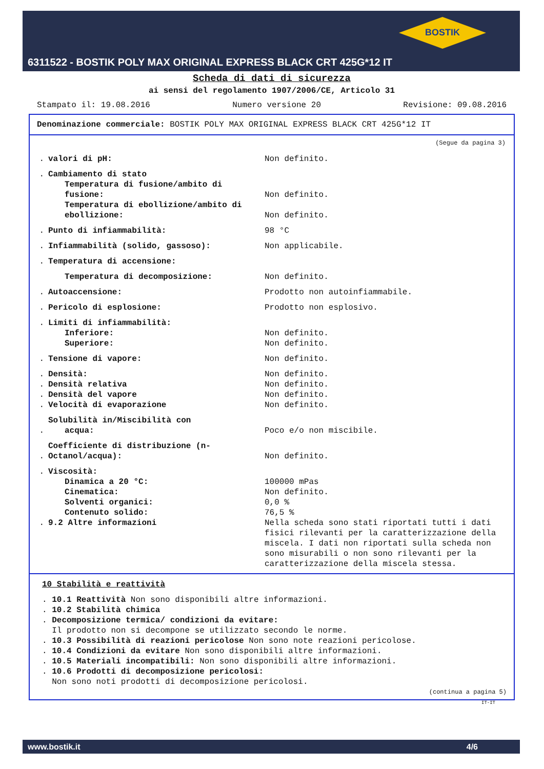BOSTIK
6311522 - BOSTIK POLY MAX ORIGINAL EXPRESS BLACK CRT 425G*12 IT
Scheda di dati di sicurezza
ai sensi del regolamento 1907/2006/CE, Articolo 31
Stampato il: 19.08.2016 Numero versione 20 Revisione: 09.08.2016
Denominazione commerciale: BOSTIK POLY MAX ORIGINAL EXPRESS BLACK CRT 425G*12 IT
(Segue da pagina 3)
| . | valori di pH: | Non definito. |
| . | Cambiamento di stato | |
| | Temperatura di fusione/ambito di fusione: | Non definito. |
| | Temperatura di ebollizione/ambito di ebollizione: | Non definito. |
| . | Punto di infiammabilità: | 98 °C |
| . | Infiammabilità (solido, gassoso): | Non applicabile. |
| . | Temperatura di accensione: | |
| | Temperatura di decomposizione: | Non definito. |
| . | Autoaccensione: | Prodotto non autoinfiammabile. |
| . | Pericolo di esplosione: | Prodotto non esplosivo. |
| . | Limiti di infiammabilità: | |
| | Inferiore: | Non definito. |
| | Superiore: | Non definito. |
| . | Tensione di vapore: | Non definito. |
| . | Densità: | Non definito. |
| . | Densità relativa | Non definito. |
| . | Densità del vapore | Non definito. |
| . | Velocità di evaporazione | Non definito. |
| . | Solubilità in/Miscibilità con acqua: | Poco e/o non miscibile. |
| . | Coefficiente di distribuzione (n-Octanol/acqua): | Non definito. |
| . | Viscosità: | |
| | Dinamica a 20 °C: | 100000 mPas |
| | Cinematica: | Non definito. |
| | Solventi organici: | 0,0 % |
| | Contenuto solido: | 76,5 % |
| . | 9.2 Altre informazioni | Nella scheda sono stati riportati tutti i dati fisici rilevanti per la caratterizzazione della miscela. I dati non riportati sulla scheda non sono misurabili o non sono rilevanti per la caratterizzazione della miscela stessa. |
10 Stabilità e reattività
. 10.1 Reattività Non sono disponibili altre informazioni.
. 10.2 Stabilità chimica
. Decomposizione termica/ condizioni da evitare:
Il prodotto non si decompone se utilizzato secondo le norme.
. 10.3 Possibilità di reazioni pericolose Non sono note reazioni pericolose.
. 10.4 Condizioni da evitare Non sono disponibili altre informazioni.
. 10.5 Materiali incompatibili: Non sono disponibili altre informazioni.
. 10.6 Prodotti di decomposizione pericolosi:
Non sono noti prodotti di decomposizione pericolosi.
(continua a pagina 5)
IT-IT
www.bostik.it 4/6